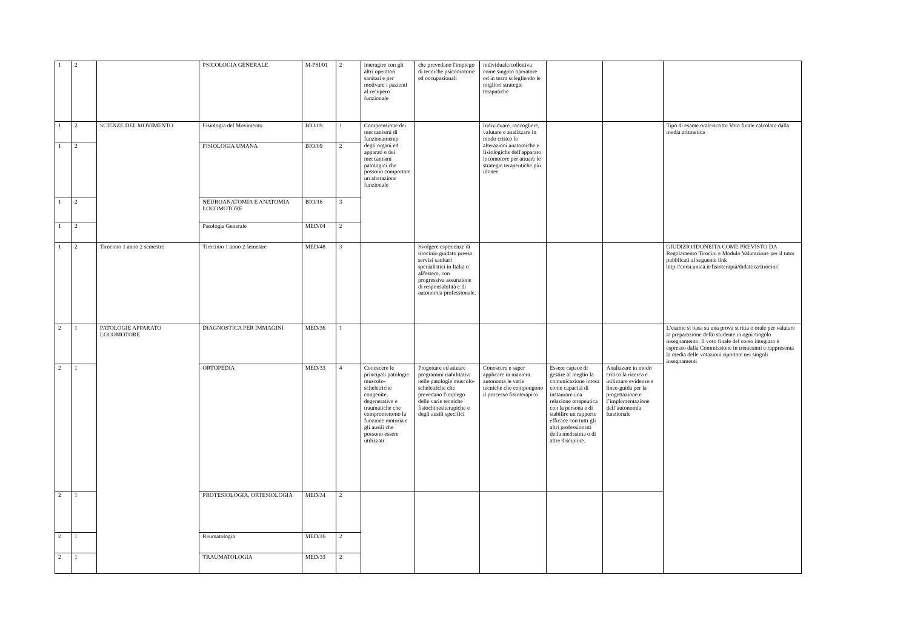| 1 | 2 | | PSICOLOGIA GENERALE | M-PSI/01 | 2 | interagire con gli altri operatori sanitari e per motivare i pazienti al recupero funzionale | che prevedano l'impiego di tecniche psicomotorie ed occupazionali | individuale/collettiva come singolo operatore od in team sclegliendo le migliori strategie teraputiche | | | |
| 1 | 2 | SCIENZE DEL MOVIMENTO | Fisiologia del Movimento | BIO/09 | 1 | Comprensione dei meccanismi di funzionamento degli organi ed apparati e dei meccanismi patologici che possono comportare un alterazione funzionale | | Individuare, raccogliere, valutare e analizzare in modo critico le alterazioni anatomiche e fisiologiche dell'apparato locomotore per attuare le strategie terapeutiche più idonee | | | Tipo di esame orale/scritto Voto finale calcolato dalla media aritmetica |
| 1 | 2 | | FISIOLOGIA UMANA | BIO/09 | 2 | | | | | | |
| 1 | 2 | | NEUROANATOMIA E ANATOMIA LOCOMOTORE | BIO/16 | 3 | | | | | | |
| 1 | 2 | | Patologia Generale | MED/04 | 2 | | | | | | |
| 1 | 2 | Tirocinio 1 anno 2 semestre | Tirocinio 1 anno 2 semestre | MED/48 | 3 | | Svolgere esperienze di tirocinio guidato presso servizi sanitari specialistici in Italia o all'estero, con progressiva assunzione di responsabilità e di autonomia professionale. | | | | GIUDIZIO/IDONEITA COME PREVISTO DA Regolamento Tirocini e Modulo Valutazione per il tutor pubblicati al seguente link http://corsi.unica.it/fisioterapia/didattica/tirocini/ |
| 2 | 1 | PATOLOGIE APPARATO LOCOMOTORE | DIAGNOSTICA PER IMMAGINI | MED/36 | 1 | | | | | | L’esame si basa su una prova scritta o orale per valutare la preparazione dello studente in ogni singolo insegnamento. Il voto finale del corso integrato è espresso dalla Commissione in trentesimi e rappresenta la media delle votazioni riportate nei singoli insegnamenti |
| 2 | 1 | | ORTOPEDIA | MED/33 | 4 | Conoscere le principali patologie muscolo-scheletriche congenite, degenerative e traumatiche che compromettono la funzione motoria e gli ausili che possono essere utilizzati | Progettare ed attuare programmi riabilitativi nelle patologie muscolo-scheletriche che prevedano l'impiego delle varie tecniche fisiochinesiterapiche e degli ausili specifici | Conoscere e saper applicare in maniera autonoma le varie tecniche che compongono il processo fisioterapico | Essere capace di gestire al meglio la comunicazione intesa come capacità di instaurare una relazione terapeutica con la persona e di stabilire un rapporto efficace con tutti gli altri professionisti della medesima o di altre discipline. | Analizzare in modo critico la ricerca e utilizzare evidenze e linee-guida per la progettazione e l’implementazione dell’autonomia funzionale | |
| 2 | 1 | | PROTESIOLOGIA, ORTESIOLOGIA | MED/34 | 2 | | | | | | |
| 2 | 1 | | Reumatologia | MED/16 | 2 | | | | | | |
| 2 | 1 | | TRAUMATOLOGIA | MED/33 | 2 | | | | | | |